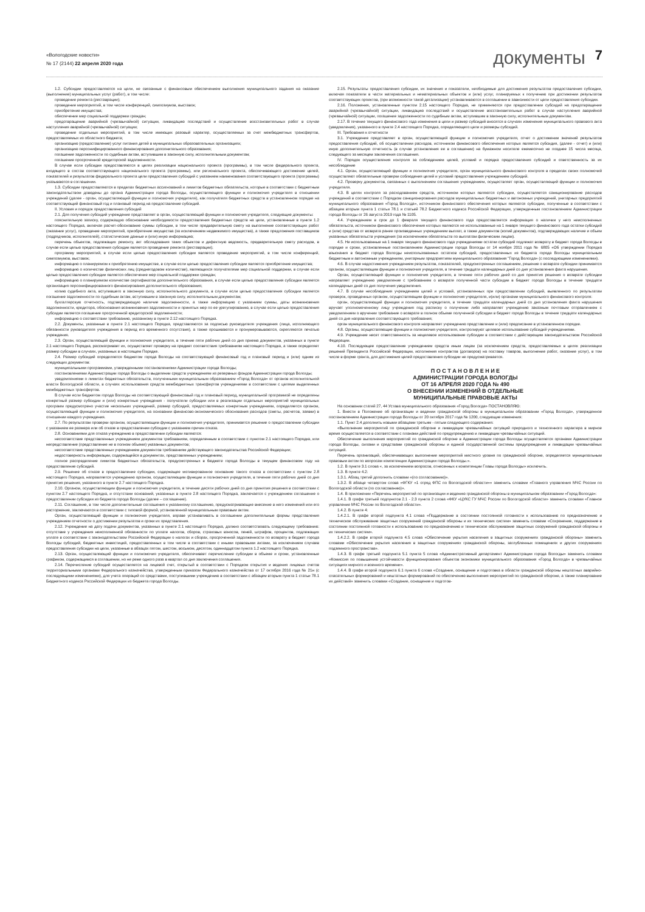«Вологодские новости»
№ 17 (2144) 22 апреля 2020 года
документы 7
1.2. Субсидии предоставляются на цели, не связанные с финансовым обеспечением выполнения муниципального задания на оказание (выполнение) муниципальных услуг (работ), в том числе:
проведение ремонта (реставрации);
проведение мероприятий, в том числе конференций, симпозиумов, выставок;
приобретение имущества;
обеспечение мер социальной поддержки граждан;
предотвращение аварийной (чрезвычайной) ситуации, ликвидацию последствий и осуществление восстановительных работ в случае наступления аварийной (чрезвычайной) ситуации;
проведение отдельных мероприятий, в том числе имеющих разовый характер, осуществляемых за счет межбюджетных трансфертов, предоставляемых из областного бюджета;
организацию (предоставление) услуг питания детей в муниципальных образовательных организациях;
организацию персонифицированного финансирования дополнительного образования;
погашение задолженности по судебным актам, вступившим в законную силу, исполнительным документам;
погашение просроченной кредиторской задолженности.
В случае если субсидии предоставляются в целях реализации национального проекта (программы), в том числе федерального проекта, входящего в состав соответствующего национального проекта (программы), или регионального проекта, обеспечивающего достижение целей, показателей и результатов федерального проекта цели предоставления субсидий с указанием наименования соответствующего проекта (программы) указываются в соглашении.
1.3. Субсидии предоставляются в пределах бюджетных ассигнований и лимитов бюджетных обязательств, которые в соответствии с бюджетным законодательством доведены до органа Администрации города Вологды, осуществляющего функции и полномочия учредителя в отношении учреждений (далее - орган, осуществляющий функции и полномочия учредителя), как получателя бюджетных средств в установленном порядке на соответствующий финансовый год и плановый период на предоставление субсидий.
II. Условия и порядок предоставления субсидий
2.1. Для получения субсидий учреждение представляет в орган, осуществляющий функции и полномочия учредителя, следующие документы:
пояснительную записку, содержащую обоснование необходимости предоставления бюджетных средств на цели, установленные в пункте 1.2 настоящего Порядка, включая расчет-обоснование суммы субсидии, в том числе предварительную смету на выполнение соответствующих работ (оказание услуг), проведение мероприятий, приобретение имущества (за исключением недвижимого имущества), а также предложения поставщиков (подрядчиков, исполнителей), статистические данные и (или) иную информацию;
перечень объектов, подлежащих ремонту, акт обследования таких объектов и дефектную ведомость, предварительную смету расходов, в случае если целью предоставления субсидии является проведение ремонта (реставрации);
программу мероприятий, в случае если целью предоставления субсидии является проведение мероприятий, в том числе конференций, симпозиумов, выставок;
информацию о планируемом к приобретению имуществе, в случае если целью предоставления субсидии является приобретение имущества;
информацию о количестве физических лиц (среднегодовом количестве), являющихся получателями мер социальной поддержки, в случае если целью предоставления субсидии является обеспечение мер социальной поддержки граждан;
информацию о планируемом количестве сертификатов дополнительного образования, в случае если целью предоставления субсидии является организация персонифицированного финансирования дополнительного образования;
копию судебного акта, вступившего в законную силу, исполнительного документа, в случае если целью предоставления субсидии является погашение задолженности по судебным актам, вступившим в законную силу, исполнительным документам;
бухгалтерскую отчетность, подтверждающую наличие задолженности, а также информацию с указанием суммы, даты возникновения задолженности, кредитора, обоснования возникновения задолженности и принятых мер по ее урегулированию, в случае если целью предоставления субсидии является погашение просроченной кредиторской задолженности;
информацию о соответствии требованию, указанному в пункте 2.12 настоящего Порядка.
2.2. Документы, указанные в пункте 2.1 настоящего Порядка, представляются за подписью руководителя учреждения (лица, исполняющего обязанности руководителя учреждения в период его временного отсутствия), а также прошиваются и пронумеровываются, скрепляются печатью учреждения.
2.3. Орган, осуществляющий функции и полномочия учредителя, в течение пяти рабочих дней со дня приема документов, указанных в пункте 2.1 настоящего Порядка, рассматривает их, осуществляет проверку на предмет соответствия требованиям настоящего Порядка, а также определяет размер субсидии в случаях, указанных в настоящем Порядке.
2.4. Размер субсидий определяется бюджетом города Вологды на соответствующий финансовый год и плановый период и (или) одним из следующих документов:
муниципальными программами, утвержденными постановлениями Администрации города Вологды;
постановлениями Администрации города Вологды о выделении средств учреждениям из резервных фондов Администрации города Вологды;
уведомлениями о лимитах бюджетных обязательств, полученными муниципальным образованием «Город Вологда» от органов исполнительной власти Вологодской области, в случаях использования средств межбюджетных трансфертов учреждениями в соответствии с целями выделенных межбюджетных трансфертов.
В случае если бюджетом города Вологды на соответствующий финансовый год и плановый период, муниципальной программой не определены конкретный размер субсидии и (или) конкретные учреждения - получатели субсидии или в реализации отдельных мероприятий муниципальных программ предусмотрено участие нескольких учреждений, размер субсидий, предоставляемых конкретным учреждениям, определяется органом, осуществляющий функции и полномочия учредителя, на основании финансово-экономического обоснования расходов (сметы, расчетов, заявки) в отношении каждого учреждения.
2.7. По результатам проверки органом, осуществляющим функции и полномочия учредителя, принимается решение о предоставлении субсидии с указанием ее размера или об отказе в предоставлении субсидии с указанием причин отказа.
2.8. Основаниями для отказа учреждению в предоставлении субсидии являются:
несоответствие представленных учреждением документов требованиям, определенным в соответствии с пунктом 2.1 настоящего Порядка, или непредставление (представление не в полном объеме) указанных документов;
несоответствие представленных учреждением документов требованиям действующего законодательства Российской Федерации;
недостоверность информации, содержащейся в документах, представленных учреждением;
полное распределение лимитов бюджетных обязательств, предусмотренных в бюджете города Вологды в текущем финансовом году на предоставление субсидий.
2.9. Решение об отказе в предоставление субсидии, содержащее мотивированное основание такого отказа в соответствии с пунктом 2.8 настоящего Порядка, направляется учреждению органом, осуществляющим функции и полномочия учредителя, в течение пяти рабочих дней со дня принятия решения, указанного в пункте 2.7 настоящего Порядка.
2.10. Органом, осуществляющим функции и полномочия учредителя, в течение десяти рабочих дней со дня принятия решения в соответствии с пунктом 2.7 настоящего Порядка, и отсутствии оснований, указанных в пункте 2.8 настоящего Порядка, заключается с учреждением соглашение о предоставлении субсидии из бюджета города Вологды (далее – соглашение).
2.11. Соглашение, в том числе дополнительные соглашения к указанному соглашению, предусматривающие внесение в него изменений или его расторжение, заключаются в соответствии с типовой формой, установленной муниципальным правовым актом.
Орган, осуществляющий функции и полномочия учредителя, вправе устанавливать в соглашении дополнительные формы представления учреждением отчетности о достижении результатов и сроки их представления.
2.12. Учреждение на дату подачи документов, указанных в пункте 2.1 настоящего Порядка, должно соответствовать следующему требованию: отсутствие у учреждения неисполненной обязанности по уплате налогов, сборов, страховых взносов, пеней, штрафов, процентов, подлежащих уплате в соответствии с законодательством Российской Федерации о налогах и сборах, просроченной задолженности по возврату в бюджет города Вологды субсидий, бюджетных инвестиций, предоставленных в том числе в соответствии с иными правовыми актами, за исключением случаев предоставления субсидии на цели, указанные в абзацах пятом, шестом, восьмом, десятом, одиннадцатом пункта 1.2 настоящего Порядка.
2.13. Орган, осуществляющий функции и полномочия учредителя, обеспечивает перечисление субсидии в объеме и сроки, установленные графиком, содержащимся в соглашении, но не реже одного раза в квартал со дня заключения соглашения.
2.14. Перечисление субсидий осуществляется на лицевой счет, открытый в соответствии с Порядком открытия и ведения лицевых счетов территориальными органами Федерального казначейства, утвержденным приказом Федерального казначейства от 17 октября 2016 года № 21н (с последующими изменениями), для учета операций со средствами, поступившими учреждению в соответствии с абзацем вторым пункта 1 статьи 78.1 Бюджетного кодекса Российской Федерации из бюджета города Вологды.
2.15. Результаты предоставления субсидии, их значения и показатели, необходимые для достижения результатов предоставления субсидии, включая показатели в части материальных и нематериальных объектов и (или) услуг, планируемых к получению при достижении результатов соответствующих проектов, (при возможности такой детализации) устанавливаются в соглашении в зависимости от цели предоставления субсидии.
2.16. Положения, установленные пунктом 2.15 настоящего Порядка, не применяются при предоставлении субсидий на предотвращение аварийной (чрезвычайной) ситуации, ликвидацию последствий и осуществление восстановительных работ в случае наступления аварийной (чрезвычайной) ситуации, погашение задолженности по судебным актам, вступившим в законную силу, исполнительным документам.
2.17. В течение текущего финансового года изменения в цели и размер субсидий вносятся в случаях изменения муниципального правового акта (уведомления), указанного в пункте 2.4 настоящего Порядка, определяющего цели и размеры субсидий.
III. Требования к отчетности
3.1. Учреждение представляет в орган, осуществляющий функции и полномочия учредителя, отчет о достижении значений результатов предоставления субсидий, об осуществлении расходов, источником финансового обеспечения которых является субсидия, (далее - отчет) и (или) иную дополнительную отчетность (в случае установления ее в соглашении) на бумажном носителе ежемесячно не позднее 15 числа месяца, следующего за месяцем заключения соглашения.
IV. Порядок осуществления контроля за соблюдением целей, условий и порядка предоставления субсидий и ответственность за их несоблюдение
4.1. Орган, осуществляющий функции и полномочия учредителя, орган муниципального финансового контроля в пределах своих полномочий осуществляют обязательные проверки соблюдения целей и условий предоставления учреждением субсидий.
4.2. Проверку документов, связанных с выполнением соглашения учреждением, осуществляет орган, осуществляющий функции и полномочия учредителя.
4.3. В целях контроля за расходованием средств, источником которых являются субсидии, осуществляется санкционирование расходов учреждений в соответствии с Порядком санкционирования расходов муниципальных бюджетных и автономных учреждений, унитарных предприятий муниципального образования «Город Вологда», источником финансового обеспечения которых являются субсидии, полученные в соответствии с абзацем вторым пункта 1 статьи 78.1 и статьей 78.2 Бюджетного кодекса Российской Федерации, утвержденным постановлением Администрации города Вологды от 26 августа 2019 года № 1105.
4.4. Учреждением в срок до 1 февраля текущего финансового года предоставляется информация о наличии у него неисполненных обязательств, источником финансового обеспечения которых являются не использованные на 1 января текущего финансового года остатки субсидий и (или) средства от возврата ранее произведенных учреждением выплат, а также документов (копий документов), подтверждающих наличие и объем указанных обязательств учреждения (за исключением обязательств по выплатам физическим лицам).
4.5. Не использованные на 1 января текущего финансового года учреждениями остатки субсидий подлежат возврату в бюджет города Вологды в порядке и сроки, установленные постановлением Администрации города Вологды от 14 ноября 2011 года № 6805 «Об утверждении Порядка взыскания в бюджет города Вологды неиспользованных остатков субсидий, предоставленных из бюджета города Вологды муниципальным бюджетным и автономным учреждениям, унитарным предприятиям муниципального образования "Город Вологда» (с последующими изменениями).
4.6. В случае недостижения учреждением результатов, показателей, предусмотренных соглашением, решение о возврате субсидии принимается органом, осуществляющим функции и полномочия учредителя, в течение тридцати календарных дней со дня установления факта нарушения.
Орган, осуществляющий функции и полномочия учредителя, в течение пяти рабочих дней со дня принятия решения о возврате субсидии направляет учреждению уведомление с требованием о возврате полученной части субсидии в бюджет города Вологды в течение тридцати календарных дней со дня получения уведомления.
4.7. В случае несоблюдения учреждением целей и условий, установленных при предоставлении субсидий, выявленного по результатам проверок, проведенных органом, осуществляющим функции и полномочия учредителя, и(или) органами муниципального финансового контроля:
орган, осуществляющий функции и полномочия учредителя, в течение тридцати календарных дней со дня установления факта нарушения вручает уполномоченному лицу учреждения под расписку о получении либо направляет учреждению заказным почтовым отправлением с уведомлением о вручении требование о возврате в полном объеме полученной субсидии в бюджет города Вологды в течение тридцати календарных дней со дня направления соответствующего требования;
орган муниципального финансового контроля направляет учреждению представление и (или) предписание в установленном порядке.
4.8. Органы, осуществляющие функции и полномочия учредителя, контролируют целевое использование субсидий учреждениями.
4.9. Учреждение несет ответственность за нецелевое использование субсидии в соответствии с действующим законодательством Российской Федерации.
4.10. Последующее предоставление учреждением средств иным лицам (за исключением средств, предоставляемых в целях реализации решений Президента Российской Федерации, исполнения контрактов (договоров) на поставку товаров, выполнение работ, оказание услуг), в том числе в форме гранта, для достижения целей предоставления субсидии не предусматривается.
П О С Т А Н О В Л Е Н И Е
АДМИНИСТРАЦИИ ГОРОДА ВОЛОГДЫ
ОТ 16 АПРЕЛЯ 2020 ГОДА № 490
О ВНЕСЕНИИ ИЗМЕНЕНИЙ В ОТДЕЛЬНЫЕ
МУНИЦИПАЛЬНЫЕ ПРАВОВЫЕ АКТЫ
На основании статей 27, 44 Устава муниципального образования «Город Вологда» ПОСТАНОВЛЯЮ:
1. Внести в Положение об организации и ведении гражданской обороны в муниципальном образовании «Город Вологда», утвержденное постановлением Администрации города Вологды от 20 октября 2017 года № 1200, следующие изменения:
1.1. Пункт 2.4 дополнить новыми абзацами третьим - пятым следующего содержания:
«Выполнение мероприятий по гражданской обороне и ликвидации чрезвычайных ситуаций природного и техногенного характера в мирное время осуществляется в соответствии с планами действий по предупреждению и ликвидации чрезвычайных ситуаций.
Обеспечение выполнения мероприятий по гражданской обороне в Администрации города Вологды осуществляется органами Администрации города Вологды, силами и средствами гражданской обороны и единой государственной системы предупреждения и ликвидации чрезвычайных ситуаций.
Перечень организаций, обеспечивающих выполнение мероприятий местного уровня по гражданской обороне, определяется муниципальным правовым актом по вопросам компетенции Администрации города Вологды.».
1.2. В пункте 3.1 слова «, за исключением вопросов, отнесенных к компетенции Главы города Вологды» исключить.
1.3. В пункте 4.2:
1.3.1. Абзац третий дополнить словами «(по согласованию)».
1.3.2. В абзаце четвертом слова «ФГКУ «1 отряд ФПС по Вологодской области»» заменить словами «Главного управления МЧС России по Вологодской области (по согласованию)».
1.4. В приложении «Перечень мероприятий по организации и ведению гражданской обороны в муниципальном образовании «Город Вологда»:
1.4.1. В графе третьей подпунктов 2.1 - 2.3 пункта 2 слова «ФКУ «ЦУКС ГУ МЧС России по Вологодской области» заменить словами «Главное управление МЧС России по Вологодской области».
1.4.2. В пункте 4:
1.4.2.1. В графе второй подпункта 4.1 слова «Поддержание в состоянии постоянной готовности к использованию по предназначению и техническое обслуживание защитных сооружений гражданской обороны и их технических систем» заменить словами «Сохранение, поддержание в состоянии постоянной готовности к использованию по предназначению и техническое обслуживание защитных сооружений гражданской обороны и их технических систем».
1.4.2.2. В графе второй подпункта 4.5 слова «Обеспечение укрытия населения в защитных сооружениях гражданской обороны» заменить словами «Обеспечение укрытия населения в защитных сооружениях гражданской обороны, заглубленных помещениях и других сооружениях подземного пространства».
1.4.3. В графе третьей подпункта 5.1 пункта 5 слова «Административный департамент Администрации города Вологды» заменить словами «Комиссия по повышению устойчивости функционирования объектов экономики муниципального образования «Город Вологда» в чрезвычайных ситуациях мирного и военного времени».
1.4.4. В графе второй подпункта 6.1 пункта 6 слова «Создание, оснащение и подготовка в области гражданской обороны нештатных аварийно-спасательных формирований и нештатных формирований по обеспечению выполнения мероприятий по гражданской обороне, а также планирование их действий» заменить словами «Создание, оснащение и подготов-